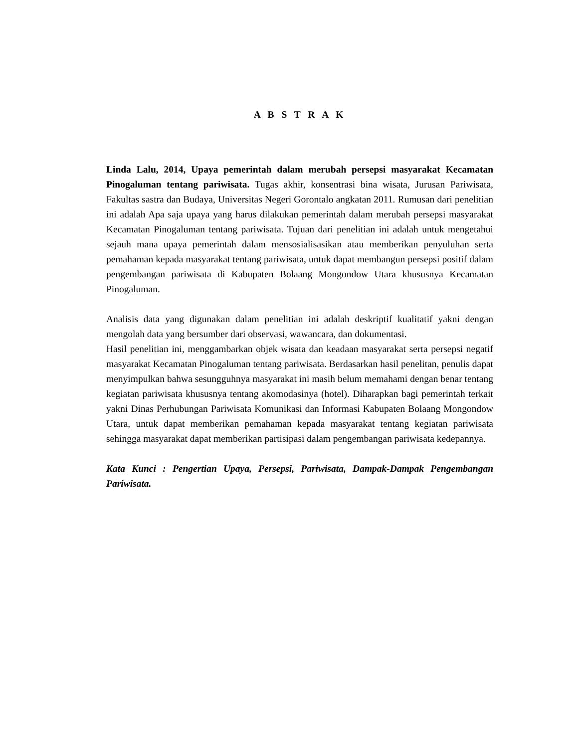A B S T R A K
Linda Lalu, 2014, Upaya pemerintah dalam merubah persepsi masyarakat Kecamatan Pinogaluman tentang pariwisata. Tugas akhir, konsentrasi bina wisata, Jurusan Pariwisata, Fakultas sastra dan Budaya, Universitas Negeri Gorontalo angkatan 2011. Rumusan dari penelitian ini adalah Apa saja upaya yang harus dilakukan pemerintah dalam merubah persepsi masyarakat Kecamatan Pinogaluman tentang pariwisata. Tujuan dari penelitian ini adalah untuk mengetahui sejauh mana upaya pemerintah dalam mensosialisasikan atau memberikan penyuluhan serta pemahaman kepada masyarakat tentang pariwisata, untuk dapat membangun persepsi positif dalam pengembangan pariwisata di Kabupaten Bolaang Mongondow Utara khususnya Kecamatan Pinogaluman.
Analisis data yang digunakan dalam penelitian ini adalah deskriptif kualitatif yakni dengan mengolah data yang bersumber dari observasi, wawancara, dan dokumentasi.
Hasil penelitian ini, menggambarkan objek wisata dan keadaan masyarakat serta persepsi negatif masyarakat Kecamatan Pinogaluman tentang pariwisata. Berdasarkan hasil penelitan, penulis dapat menyimpulkan bahwa sesungguhnya masyarakat ini masih belum memahami dengan benar tentang kegiatan pariwisata khususnya tentang akomodasinya (hotel). Diharapkan bagi pemerintah terkait yakni Dinas Perhubungan Pariwisata Komunikasi dan Informasi Kabupaten Bolaang Mongondow Utara, untuk dapat memberikan pemahaman kepada masyarakat tentang kegiatan pariwisata sehingga masyarakat dapat memberikan partisipasi dalam pengembangan pariwisata kedepannya.
Kata Kunci : Pengertian Upaya, Persepsi, Pariwisata, Dampak-Dampak Pengembangan Pariwisata.